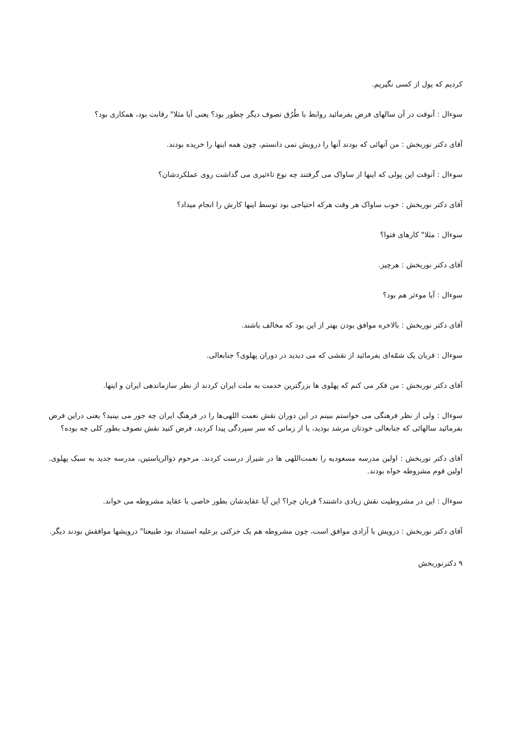کردیم که پول از کسی نگیریم.
سوءال : آنوقت در آن سالهای فرض بفرمائید روابط با طُرُق تصوف دیگر چطور بود؟ یعنی آیا مثلا" رقابت بود، همکاری بود؟
آقای دکتر نوربخش : من آنهائی که بودند آنها را درویش نمی دانستم، چون همه اینها را خریده بودند.
سوءال : آنوقت این پولی که اینها از ساواک می گرفتند چه نوع تاءثیری می گذاشت روی عملکردشان؟
آقای دکتر نوربخش : خوب ساواک هر وقت هرکه احتیاجی بود توسط اینها کارش را انجام میداد؟
سوءال : مثلا" کارهای فتوا؟
آقای دکتر نوربخش : هرچیز.
سوءال : آیا موءثر هم بود؟
آقای دکتر نوربخش : بالاخره موافق بودن بهتر از این بود که مخالف باشند.
سوءال : قربان یک شمّه‌ای بفرمائید از نقشی که می دیدید در دوران پهلوی؟ جنابعالی.
آقای دکتر نوربخش : من فکر می کنم که پهلوی ها بزرگترین خدمت به ملت ایران کردند از نظر سازماندهی ایران و اینها.
سوءال : ولی از نظر فرهنگی می خواستم ببینم در این دوران نقش نعمت اللهی‌ها را در فرهنگ ایران چه جور می بینید؟ یعنی دراین فرض بفرمائید سالهائی که جنابعالی خودتان مرشد بودید، یا از زمانی که سر سپردگی پیدا کردید، فرض کنید نقش تصوف بطور کلی چه بوده؟
آقای دکتر نوربخش : اولین مدرسه مسعودیه را نعمت‌اللهی ها در شیراز درست کردند. مرحوم ذوالریاستین، مدرسه جدید به سبک پهلوی. اولین قوم مشروطه خواه بودند.
سوءال : این در مشروطیت نقش زیادی داشتند؟ قربان چرا؟ این آیا عقایدشان بطور خاصی با عقاید مشروطه می خواند.
آقای دکتر نوربخش : درویش با آزادی موافق است، چون مشروطه هم یک حرکتی برعلیه استبداد بود طبیعتا" درویشها موافقش بودند دیگر.
۹ دکترنوربخش